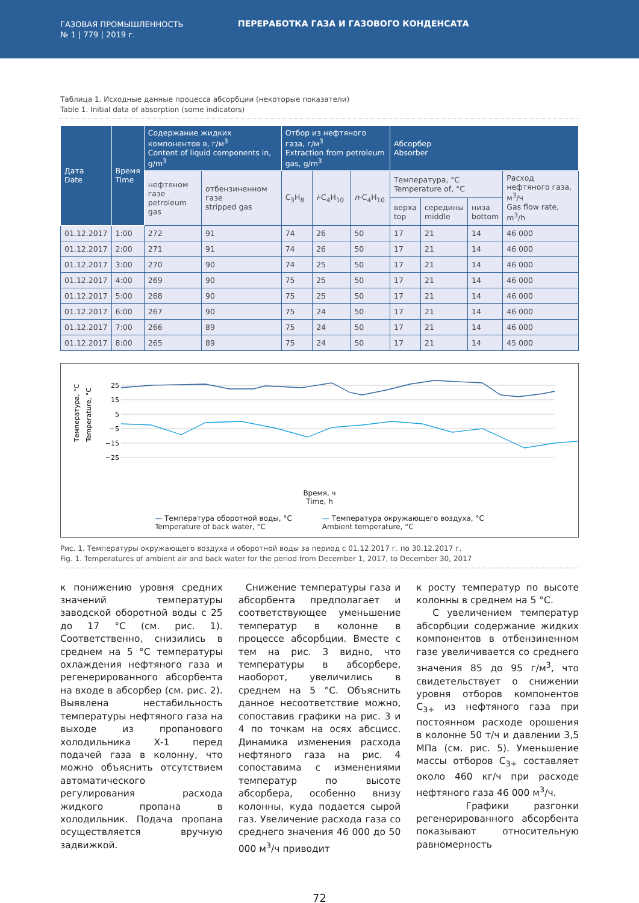ГАЗОВАЯ ПРОМЫШЛЕННОСТЬ
№ 1 | 779 | 2019 г.
ПЕРЕРАБОТКА ГАЗА И ГАЗОВОГО КОНДЕНСАТА
Таблица 1. Исходные данные процесса абсорбции (некоторые показатели)
Table 1. Initial data of absorption (some indicators)
| Дата Date | Время Time | Содержание жидких компонентов в, г/м<sup>3</sup> Content of liquid components in, g/m<sup>3</sup> | | Отбор из нефтяного газа, г/м<sup>3</sup> Extraction from petroleum gas, g/m<sup>3</sup> | | | Абсорбер Absorber | | | |
| --- | --- | --- | --- | --- | --- | --- | --- | --- | --- | --- |
| | | нефтяном газе petroleum gas | отбензиненном газе stripped gas | C<sub>3</sub>H<sub>8</sub> | i -C<sub>4</sub>H<sub>10</sub> | n -C<sub>4</sub>H<sub>10</sub> | Температура, °C Temperature of, °C | | | Расход нефтяного газа, м<sup>3</sup>/ч Gas flow rate, m<sup>3</sup>/h |
| | | | | | | | верха top | середины middle | низа bottom | |
| 01.12.2017 | 1:00 | 272 | 91 | 74 | 26 | 50 | 17 | 21 | 14 | 46 000 |
| 01.12.2017 | 2:00 | 271 | 91 | 74 | 26 | 50 | 17 | 21 | 14 | 46 000 |
| 01.12.2017 | 3:00 | 270 | 90 | 74 | 25 | 50 | 17 | 21 | 14 | 46 000 |
| 01.12.2017 | 4:00 | 269 | 90 | 75 | 25 | 50 | 17 | 21 | 14 | 46 000 |
| 01.12.2017 | 5:00 | 268 | 90 | 75 | 25 | 50 | 17 | 21 | 14 | 46 000 |
| 01.12.2017 | 6:00 | 267 | 90 | 75 | 24 | 50 | 17 | 21 | 14 | 46 000 |
| 01.12.2017 | 7:00 | 266 | 89 | 75 | 24 | 50 | 17 | 21 | 14 | 46 000 |
| 01.12.2017 | 8:00 | 265 | 89 | 75 | 24 | 50 | 17 | 21 | 14 | 45 000 |
Температура, °C
Temperature, °C
25
15
5
−5
−15
−25
Время, ч
Time, h
— Температура оборотной воды, °C
Temperature of back water, °C
— Температура окружающего воздуха, °C
Ambient temperature, °C
Рис. 1. Температуры окружающего воздуха и оборотной воды за период с 01.12.2017 г. по 30.12.2017 г.
Fig. 1. Temperatures of ambient air and back water for the period from December 1, 2017, to December 30, 2017
к понижению уровня средних значений температуры заводской оборотной воды с 25 до 17 °C (см. рис. 1). Соответственно, снизились в среднем на 5 °C температуры охлаждения нефтяного газа и регенерированного абсорбента на входе в абсорбер (см. рис. 2). Выявлена нестабильность температуры нефтяного газа на выходе из пропанового холодильника Х-1 перед подачей газа в колонну, что можно объяснить отсутствием автоматического регулирования расхода жидкого пропана в холодильник. Подача пропана осуществляется вручную задвижкой.
Снижение температуры газа и абсорбента предполагает и соответствующее уменьшение температур в колонне в процессе абсорбции. Вместе с тем на рис. 3 видно, что температуры в абсорбере, наоборот, увеличились в среднем на 5 °C. Объяснить данное несоответствие можно, сопоставив графики на рис. 3 и 4 по точкам на осях абсцисс. Динамика изменения расхода нефтяного газа на рис. 4 сопоставима с изменениями температур по высоте абсорбера, особенно внизу колонны, куда подается сырой газ. Увеличение расхода газа со среднего значения 46 000 до 50 000 м<sup>3</sup>/ч приводит
к росту температур по высоте колонны в среднем на 5 °C.
С увеличением температур абсорбции содержание жидких компонентов в отбензиненном газе увеличивается со среднего значения 85 до 95 г/м<sup>3</sup>, что свидетельствует о снижении уровня отборов компонентов C<sub>3+</sub> из нефтяного газа при постоянном расходе орошения в колонне 50 т/ч и давлении 3,5 МПа (см. рис. 5). Уменьшение массы отборов C<sub>3+</sub> составляет около 460 кг/ч при расходе нефтяного газа 46 000 м<sup>3</sup>/ч.
Графики разгонки регенерированного абсорбента показывают относительную равномерность
72